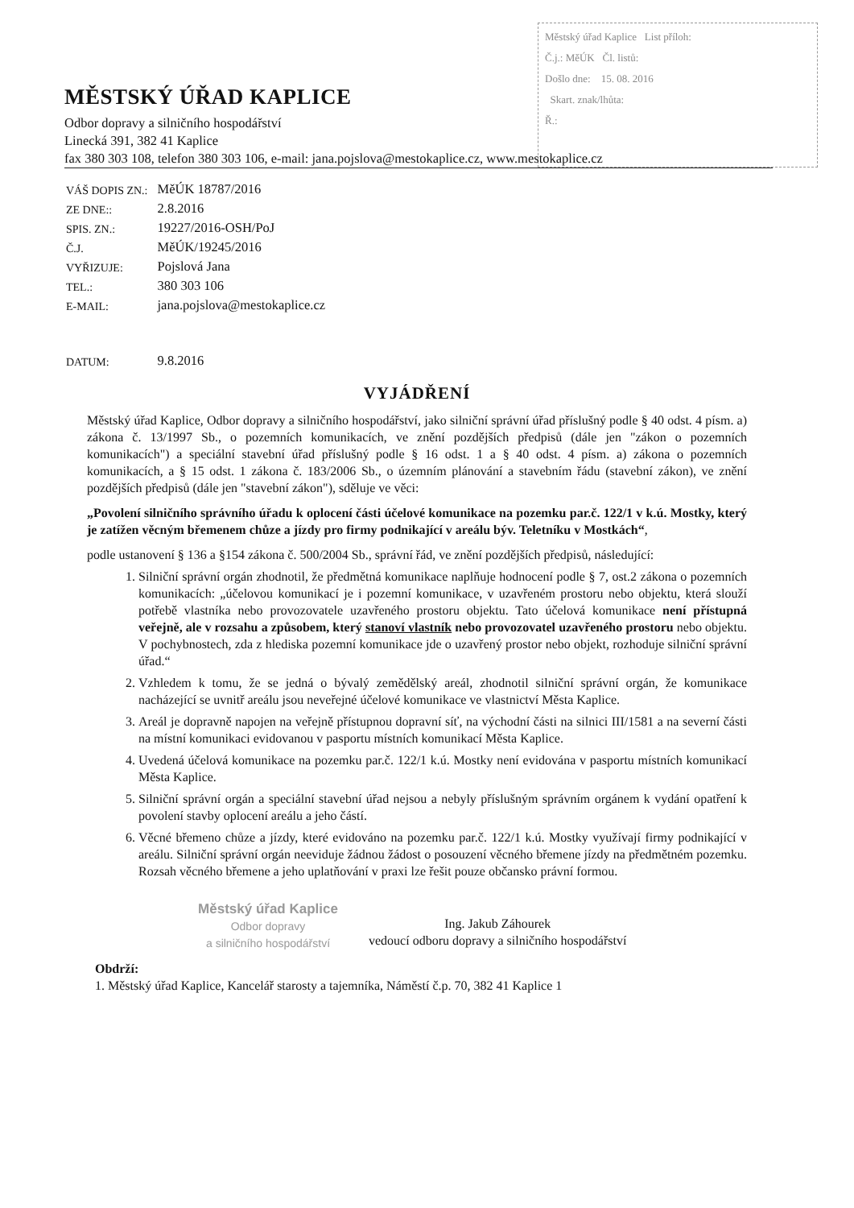Městský úřad Kaplice List příloh:
Č.j.: MěÚK Čl. listů:
Došlo dne: 15. 08. 2016
Skart. znak/lhůta:
Ř.:
MĚSTSKÝ ÚŘAD KAPLICE
Odbor dopravy a silničního hospodářství
Linecká 391, 382 41 Kaplice
fax 380 303 108, telefon 380 303 106, e-mail: jana.pojslova@mestokaplice.cz, www.mestokaplice.cz
| VÁŠ DOPIS ZN.: | MěÚK 18787/2016 |
| ZE DNE:: | 2.8.2016 |
| SPIS. ZN.: | 19227/2016-OSH/PoJ |
| Č.J. | MěÚK/19245/2016 |
| VYŘIZUJE: | Pojslová Jana |
| TEL.: | 380 303 106 |
| E-MAIL: | jana.pojslova@mestokaplice.cz |
| DATUM: | 9.8.2016 |
VYJÁDŘENÍ
Městský úřad Kaplice, Odbor dopravy a silničního hospodářství, jako silniční správní úřad příslušný podle § 40 odst. 4 písm. a) zákona č. 13/1997 Sb., o pozemních komunikacích, ve znění pozdějších předpisů (dále jen "zákon o pozemních komunikacích") a speciální stavební úřad příslušný podle § 16 odst. 1 a § 40 odst. 4 písm. a) zákona o pozemních komunikacích, a § 15 odst. 1 zákona č. 183/2006 Sb., o územním plánování a stavebním řádu (stavební zákon), ve znění pozdějších předpisů (dále jen "stavební zákon"), sděluje ve věci:
„Povolení silničního správního úřadu k oplocení části účelové komunikace na pozemku par.č. 122/1 v k.ú. Mostky, který je zatížen věcným břemenem chůze a jízdy pro firmy podnikající v areálu býv. Teletníku v Mostkách“,
podle ustanovení § 136 a §154 zákona č. 500/2004 Sb., správní řád, ve znění pozdějších předpisů, následující:
1. Silniční správní orgán zhodnotil, že předmětná komunikace naplňuje hodnocení podle § 7, ost.2 zákona o pozemních komunikacích: „účelovou komunikací je i pozemní komunikace, v uzavřeném prostoru nebo objektu, která slouží potřebě vlastníka nebo provozovatele uzavřeného prostoru objektu. Tato účelová komunikace není přístupná veřejně, ale v rozsahu a způsobem, který stanoví vlastník nebo provozovatel uzavřeného prostoru nebo objektu. V pochybnostech, zda z hlediska pozemní komunikace jde o uzavřený prostor nebo objekt, rozhoduje silniční správní úřad.“
2. Vzhledem k tomu, že se jedná o bývalý zemědělský areál, zhodnotil silniční správní orgán, že komunikace nacházející se uvnitř areálu jsou neveřejné účelové komunikace ve vlastnictví Města Kaplice.
3. Areál je dopravně napojen na veřejně přístupnou dopravní síť, na východní části na silnici III/1581 a na severní části na místní komunikaci evidovanou v pasportu místních komunikací Města Kaplice.
4. Uvedená účelová komunikace na pozemku par.č. 122/1 k.ú. Mostky není evidována v pasportu místních komunikací Města Kaplice.
5. Silniční správní orgán a speciální stavební úřad nejsou a nebyly příslušným správním orgánem k vydání opatření k povolení stavby oplocení areálu a jeho částí.
6. Věcné břemeno chůze a jízdy, které evidováno na pozemku par.č. 122/1 k.ú. Mostky využívají firmy podnikající v areálu. Silniční správní orgán neeviduje žádnou žádost o posouzení věcného břemene jízdy na předmětném pozemku. Rozsah věcného břemene a jeho uplatňování v praxi lze řešit pouze občansko právní formou.
Městský úřad Kaplice
Odbor dopravy
a silničního hospodářství
Ing. Jakub Záhourek
vedoucí odboru dopravy a silničního hospodářství
Obdrží:
1. Městský úřad Kaplice, Kancelář starosty a tajemníka, Náměstí č.p. 70, 382 41 Kaplice 1